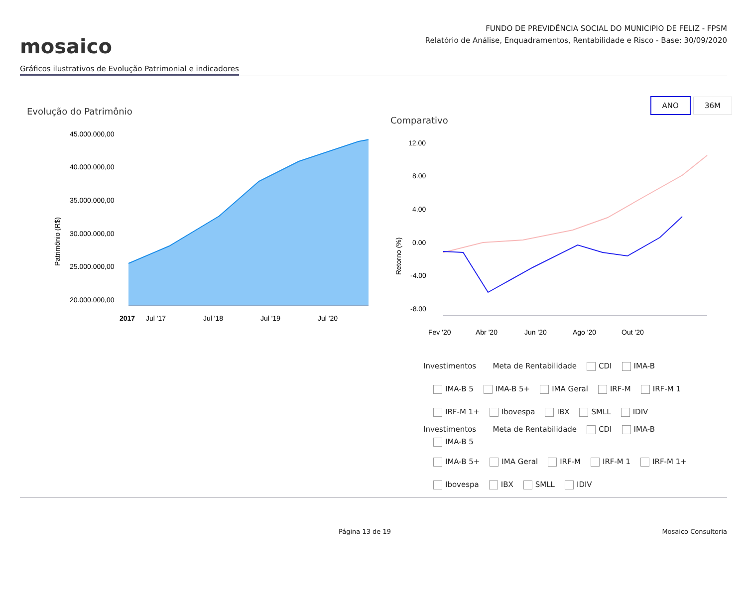mosaico
FUNDO DE PREVIDÊNCIA SOCIAL DO MUNICIPIO DE FELIZ - FPSM
Relatório de Análise, Enquadramentos, Rentabilidade e Risco - Base: 30/09/2020
Gráficos ilustrativos de Evolução Patrimonial e indicadores
Evolução do Patrimônio
45.000.000,00
40.000.000,00
35.000.000,00
30.000.000,00
25.000.000,00
20.000.000,00
Patrimônio (R$)
2017
Jul '17
Jul '18
Jul '19
Jul '20
ANO 36M
Comparativo
12.00
8.00
4.00
0.00
-4.00
-8.00
Retorno (%)
Fev '20
Abr '20
Jun '20
Ago '20
Out '20
Investimentos Meta de Rentabilidade CDI IMA-B
IMA-B 5 IMA-B 5+ IMA Geral IRF-M IRF-M 1
IRF-M 1+ Ibovespa IBX SMLL IDIV
Investimentos Meta de Rentabilidade CDI IMA-B
IMA-B 5
IMA-B 5+ IMA Geral IRF-M IRF-M 1 IRF-M 1+
Ibovespa IBX SMLL IDIV
Página 13 de 19 Mosaico Consultoria